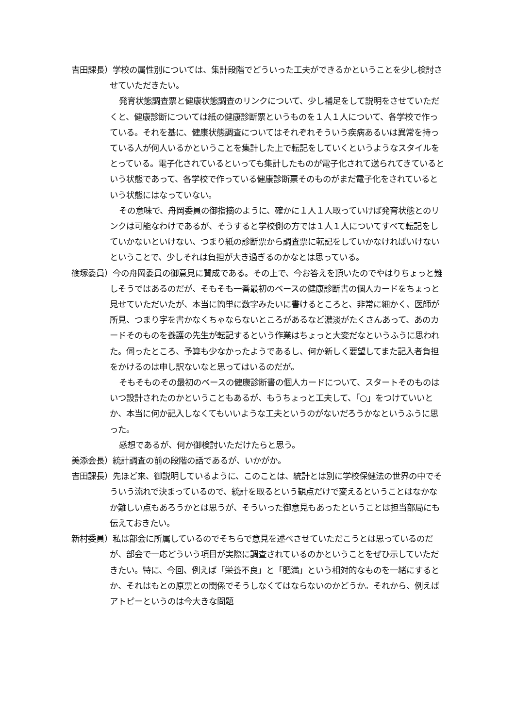吉田課長）学校の属性別については、集計段階でどういった工夫ができるかということを少し検討させていただきたい。
発育状態調査票と健康状態調査のリンクについて、少し補足をして説明をさせていただくと、健康診断については紙の健康診断票というものを１人１人について、各学校で作っている。それを基に、健康状態調査についてはそれぞれそういう疾病あるいは異常を持っている人が何人いるかということを集計した上で転記をしていくというようなスタイルをとっている。電子化されているといっても集計したものが電子化されて送られてきているという状態であって、各学校で作っている健康診断票そのものがまだ電子化をされているという状態にはなっていない。
その意味で、舟岡委員の御指摘のように、確かに１人１人取っていけば発育状態とのリンクは可能なわけであるが、そうすると学校側の方では１人１人についてすべて転記をしていかないといけない、つまり紙の診断票から調査票に転記をしていかなければいけないということで、少しそれは負担が大き過ぎるのかなとは思っている。
篠塚委員）今の舟岡委員の御意見に賛成である。その上で、今お答えを頂いたのでやはりちょっと難しそうではあるのだが、そもそも一番最初のベースの健康診断書の個人カードをちょっと見せていただいたが、本当に簡単に数字みたいに書けるところと、非常に細かく、医師が所見、つまり字を書かなくちゃならないところがあるなど濃淡がたくさんあって、あのカードそのものを養護の先生が転記するという作業はちょっと大変だなというふうに思われた。伺ったところ、予算も少なかったようであるし、何か新しく要望してまた記入者負担をかけるのは申し訳ないなと思ってはいるのだが。
そもそものその最初のベースの健康診断書の個人カードについて、スタートそのものはいつ設計されたのかということもあるが、もうちょっと工夫して、「○」をつけていいとか、本当に何か記入しなくてもいいような工夫というのがないだろうかなというふうに思った。
感想であるが、何か御検討いただけたらと思う。
美添会長）統計調査の前の段階の話であるが、いかがか。
吉田課長）先ほど来、御説明しているように、このことは、統計とは別に学校保健法の世界の中でそういう流れで決まっているので、統計を取るという観点だけで変えるということはなかなか難しい点もあろうかとは思うが、そういった御意見もあったということは担当部局にも伝えておきたい。
新村委員）私は部会に所属しているのでそちらで意見を述べさせていただこうとは思っているのだが、部会で一応どういう項目が実際に調査されているのかということをぜひ示していただきたい。特に、今回、例えば「栄養不良」と「肥満」という相対的なものを一緒にするとか、それはもとの原票との関係でそうしなくてはならないのかどうか。それから、例えばアトピーというのは今大きな問題